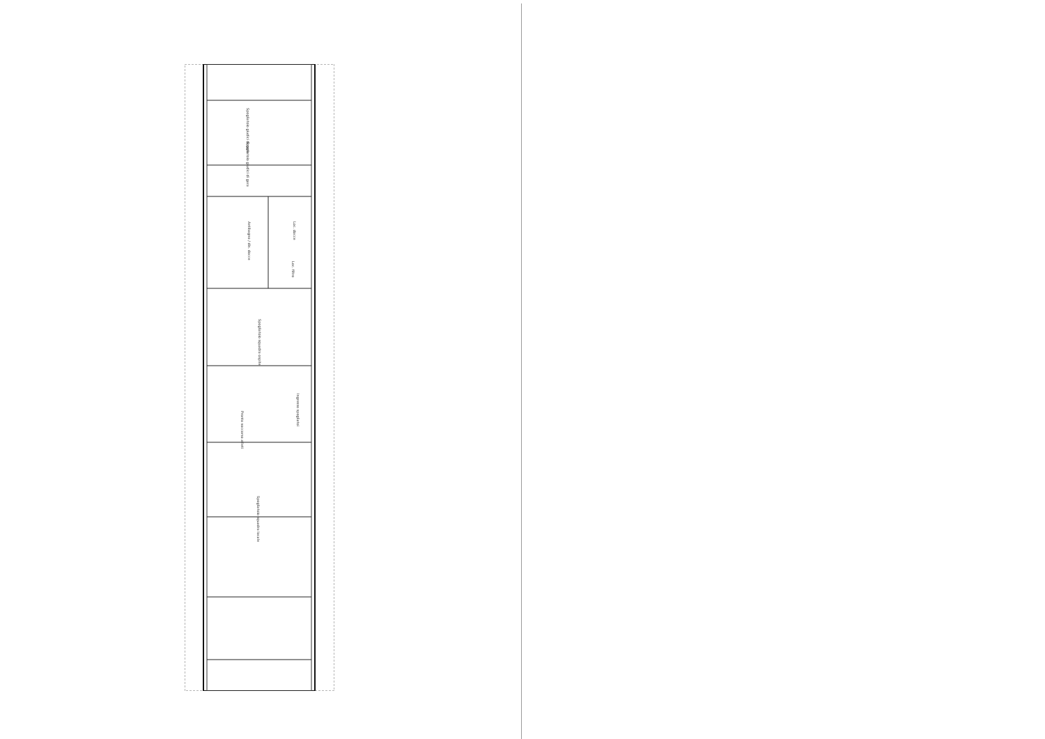Spogliatoio giudici di gara
Spogliatoio giudici di gara
Antibagno / dis. docce
Loc. docce
Loc. filtro
Spogliatoio squadra ospite
Ingresso spogliatoi
Pronto soccorso atleti
Spogliatoio squadra locale